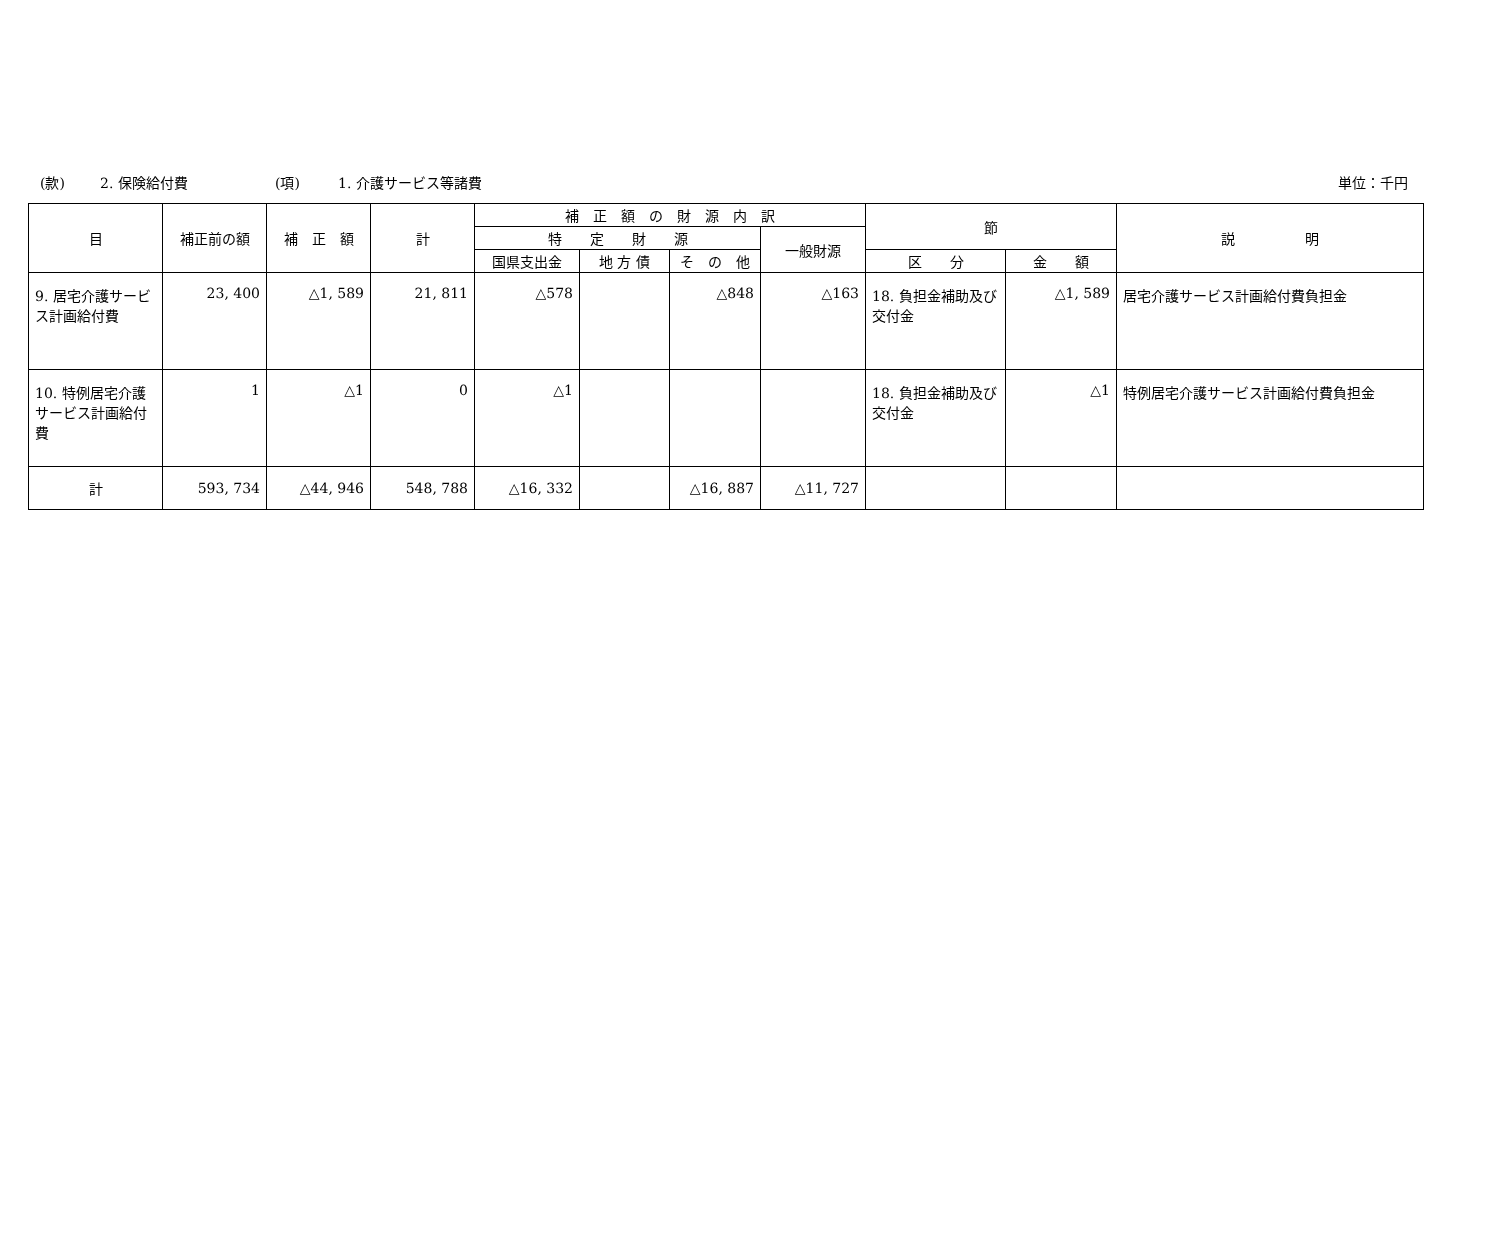(款) 2. 保険給付費 (項) 1. 介護サービス等諸費 単位：千円
| 目 | 補正前の額 | 補 正 額 | 計 | 補 正 額 の 財 源 内 訳 | | | | 節 | | 説 明 |
| --- | --- | --- | --- | --- | --- | --- | --- | --- | --- | --- |
| | | | | 特 定 財 源 | | | 一般財源 | | | |
| | | | | 国県支出金 | 地 方 債 | そ の 他 | | 区 分 | 金 額 | |
| 9. 居宅介護サービス計画給付費 | 23, 400 | △1, 589 | 21, 811 | △578 | | △848 | △163 | 18. 負担金補助及び交付金 | △1, 589 | 居宅介護サービス計画給付費負担金 |
| 10. 特例居宅介護サービス計画給付費 | 1 | △1 | 0 | △1 | | | | 18. 負担金補助及び交付金 | △1 | 特例居宅介護サービス計画給付費負担金 |
| 計 | 593, 734 | △44, 946 | 548, 788 | △16, 332 | | △16, 887 | △11, 727 | | | |